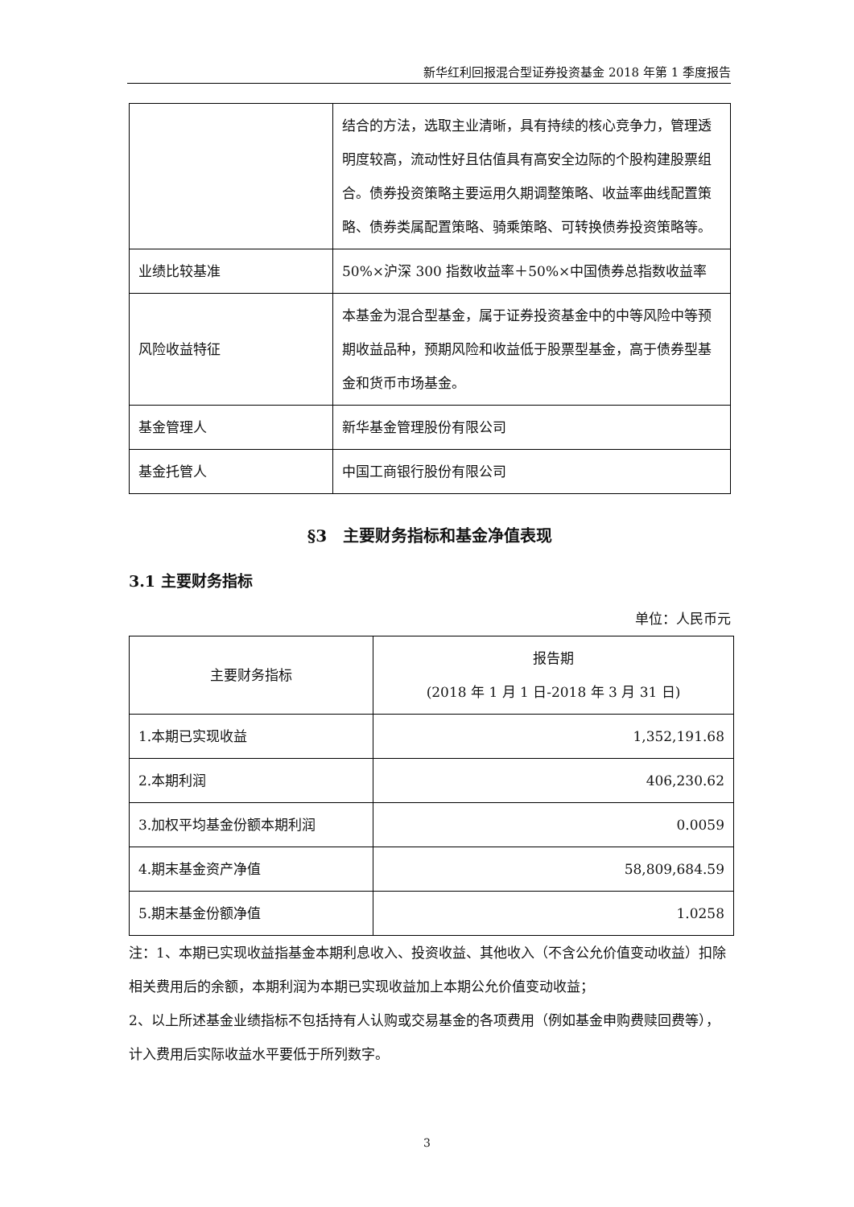新华红利回报混合型证券投资基金 2018 年第 1 季度报告
| | 结合的方法，选取主业清晰，具有持续的核心竞争力，管理透明度较高，流动性好且估值具有高安全边际的个股构建股票组合。债券投资策略主要运用久期调整策略、收益率曲线配置策略、债券类属配置策略、骑乘策略、可转换债券投资策略等。 |
| 业绩比较基准 | 50%×沪深 300 指数收益率＋50%×中国债券总指数收益率 |
| 风险收益特征 | 本基金为混合型基金，属于证券投资基金中的中等风险中等预期收益品种，预期风险和收益低于股票型基金，高于债券型基金和货币市场基金。 |
| 基金管理人 | 新华基金管理股份有限公司 |
| 基金托管人 | 中国工商银行股份有限公司 |
§3　主要财务指标和基金净值表现
3.1 主要财务指标
单位：人民币元
| 主要财务指标 | 报告期 (2018 年 1 月 1 日-2018 年 3 月 31 日) |
| --- | --- |
| 1.本期已实现收益 | 1,352,191.68 |
| 2.本期利润 | 406,230.62 |
| 3.加权平均基金份额本期利润 | 0.0059 |
| 4.期末基金资产净值 | 58,809,684.59 |
| 5.期末基金份额净值 | 1.0258 |
注：1、本期已实现收益指基金本期利息收入、投资收益、其他收入（不含公允价值变动收益）扣除相关费用后的余额，本期利润为本期已实现收益加上本期公允价值变动收益；
2、以上所述基金业绩指标不包括持有人认购或交易基金的各项费用（例如基金申购费赎回费等），计入费用后实际收益水平要低于所列数字。
3